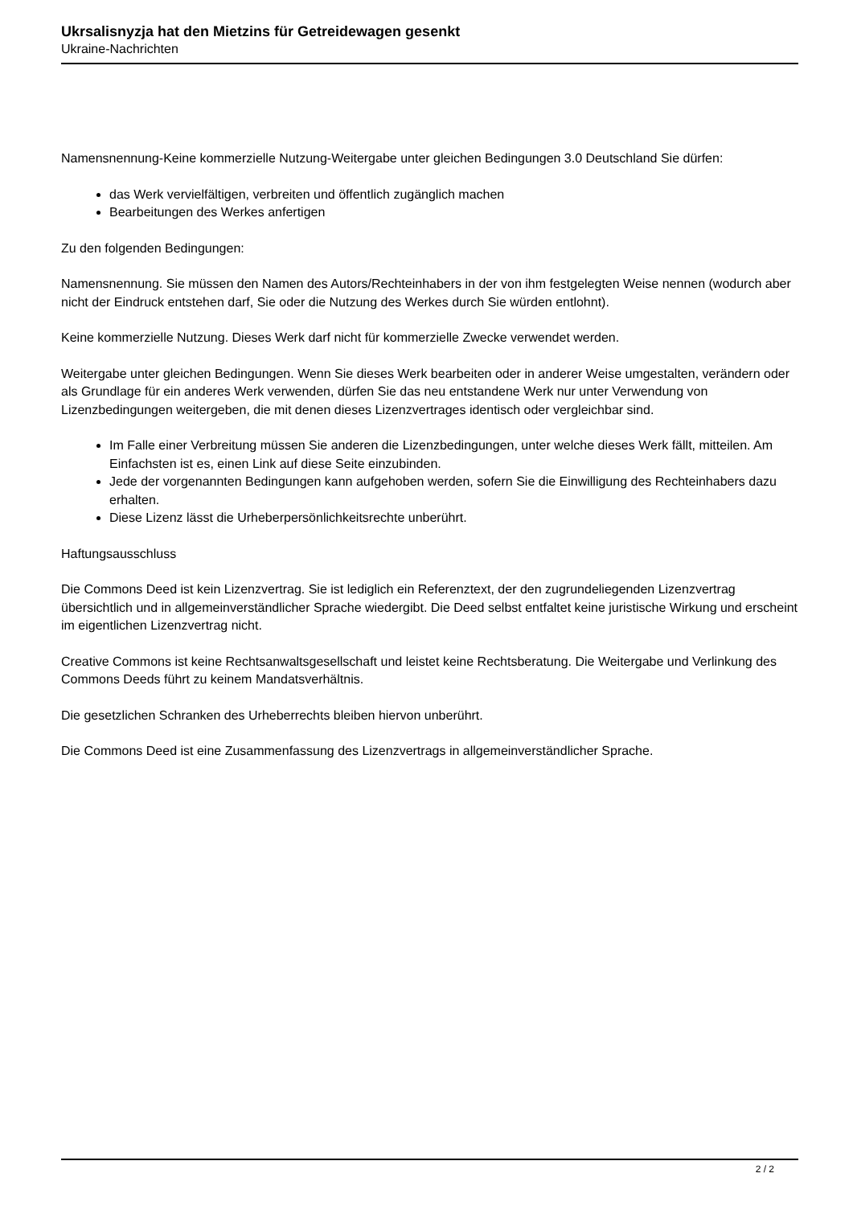Ukrsalisnyzja hat den Mietzins für Getreidewagen gesenkt
Ukraine-Nachrichten
Namensnennung-Keine kommerzielle Nutzung-Weitergabe unter gleichen Bedingungen 3.0 Deutschland Sie dürfen:
das Werk vervielfältigen, verbreiten und öffentlich zugänglich machen
Bearbeitungen des Werkes anfertigen
Zu den folgenden Bedingungen:
Namensnennung. Sie müssen den Namen des Autors/Rechteinhabers in der von ihm festgelegten Weise nennen (wodurch aber nicht der Eindruck entstehen darf, Sie oder die Nutzung des Werkes durch Sie würden entlohnt).
Keine kommerzielle Nutzung. Dieses Werk darf nicht für kommerzielle Zwecke verwendet werden.
Weitergabe unter gleichen Bedingungen. Wenn Sie dieses Werk bearbeiten oder in anderer Weise umgestalten, verändern oder als Grundlage für ein anderes Werk verwenden, dürfen Sie das neu entstandene Werk nur unter Verwendung von Lizenzbedingungen weitergeben, die mit denen dieses Lizenzvertrages identisch oder vergleichbar sind.
Im Falle einer Verbreitung müssen Sie anderen die Lizenzbedingungen, unter welche dieses Werk fällt, mitteilen. Am Einfachsten ist es, einen Link auf diese Seite einzubinden.
Jede der vorgenannten Bedingungen kann aufgehoben werden, sofern Sie die Einwilligung des Rechteinhabers dazu erhalten.
Diese Lizenz lässt die Urheberpersönlichkeitsrechte unberührt.
Haftungsausschluss
Die Commons Deed ist kein Lizenzvertrag. Sie ist lediglich ein Referenztext, der den zugrundeliegenden Lizenzvertrag übersichtlich und in allgemeinverständlicher Sprache wiedergibt. Die Deed selbst entfaltet keine juristische Wirkung und erscheint im eigentlichen Lizenzvertrag nicht.
Creative Commons ist keine Rechtsanwaltsgesellschaft und leistet keine Rechtsberatung. Die Weitergabe und Verlinkung des Commons Deeds führt zu keinem Mandatsverhältnis.
Die gesetzlichen Schranken des Urheberrechts bleiben hiervon unberührt.
Die Commons Deed ist eine Zusammenfassung des Lizenzvertrags in allgemeinverständlicher Sprache.
2 / 2